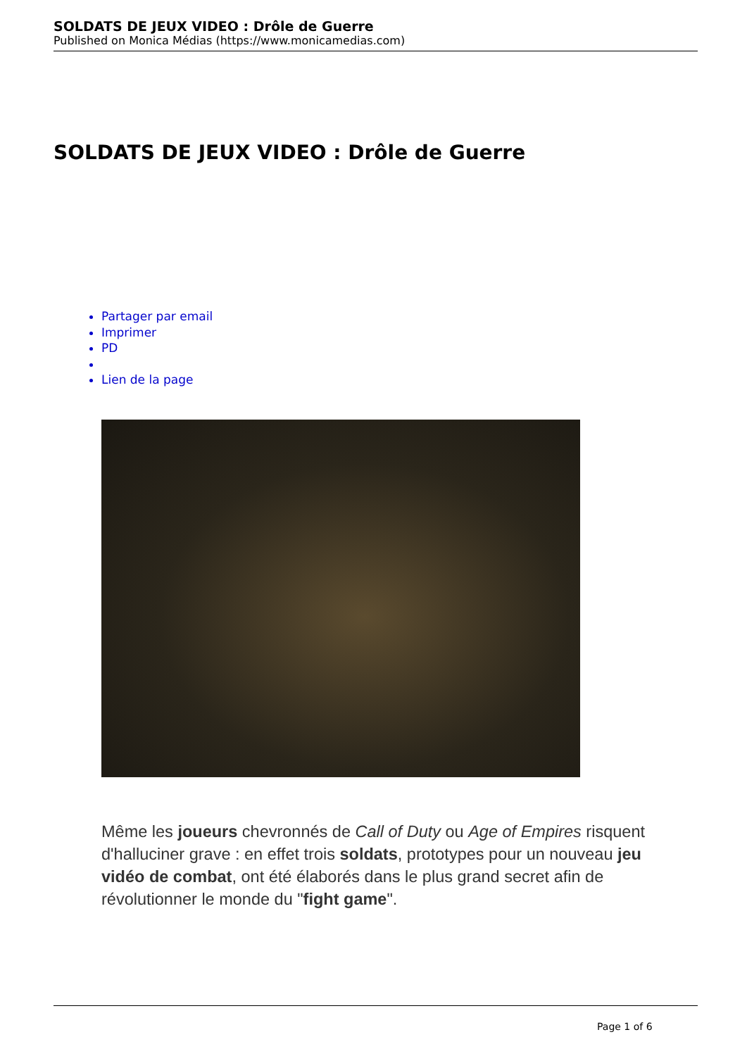SOLDATS DE JEUX VIDEO : Drôle de Guerre
Published on Monica Médias (https://www.monicamedias.com)
SOLDATS DE JEUX VIDEO : Drôle de Guerre
Partager par email
Imprimer
PD
Lien de la page
Même les joueurs chevronnés de Call of Duty ou Age of Empires risquent d'halluciner grave : en effet trois soldats, prototypes pour un nouveau jeu vidéo de combat, ont été élaborés dans le plus grand secret afin de révolutionner le monde du "fight game".
Page 1 of 6